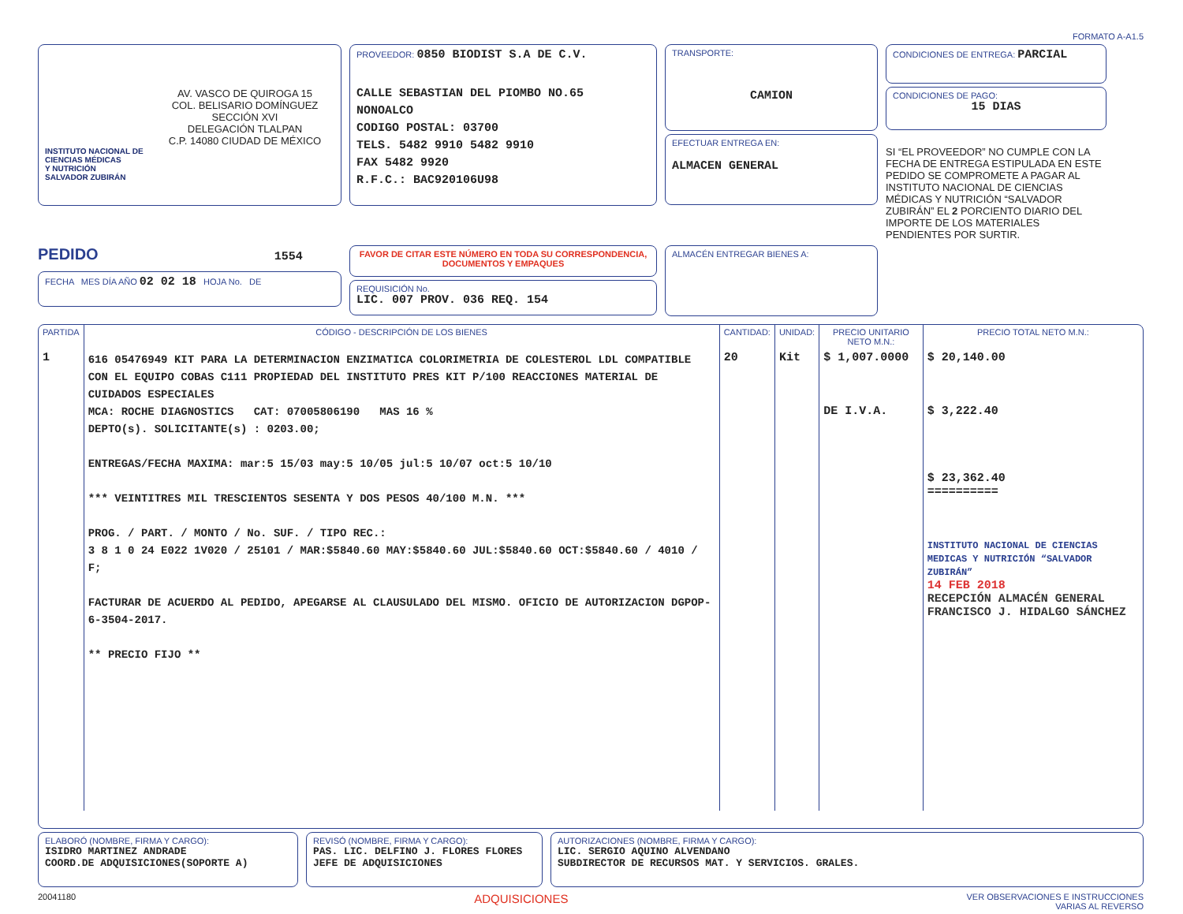FORMATO A-A1.5
AV. VASCO DE QUIROGA 15
COL. BELISARIO DOMÍNGUEZ
SECCIÓN XVI
DELEGACIÓN TLALPAN
C.P. 14080 CIUDAD DE MÉXICO
INSTITUTO NACIONAL DE
CIENCIAS MÉDICAS
Y NUTRICIÓN
SALVADOR ZUBIRÁN
PROVEEDOR: 0850 BIODIST S.A DE C.V.
CALLE SEBASTIAN DEL PIOMBO NO.65
NONOALCO
CODIGO POSTAL: 03700
TELS. 5482 9910 5482 9910
FAX 5482 9920
R.F.C.: BAC920106U98
TRANSPORTE:
CAMION
EFECTUAR ENTREGA EN:
ALMACEN GENERAL
CONDICIONES DE ENTREGA: PARCIAL
CONDICIONES DE PAGO:
15 DIAS
SI “EL PROVEEDOR” NO CUMPLE CON LA FECHA DE ENTREGA ESTIPULADA EN ESTE PEDIDO SE COMPROMETE A PAGAR AL INSTITUTO NACIONAL DE CIENCIAS MÉDICAS Y NUTRICIÓN “SALVADOR ZUBIRÁN” EL 2 PORCIENTO DIARIO DEL IMPORTE DE LOS MATERIALES PENDIENTES POR SURTIR.
PEDIDO 1554
FECHA MES DÍA AÑO 02 02 18 HOJA No. DE
FAVOR DE CITAR ESTE NÚMERO EN TODA SU CORRESPONDENCIA, DOCUMENTOS Y EMPAQUES
REQUISICIÓN No.
LIC. 007 PROV. 036 REQ. 154
ALMACÉN ENTREGAR BIENES A:
| PARTIDA | CÓDIGO - DESCRIPCIÓN DE LOS BIENES | CANTIDAD: | UNIDAD: | PRECIO UNITARIO NETO M.N.: | PRECIO TOTAL NETO M.N.: |
| --- | --- | --- | --- | --- | --- |
| 1 | 616 05476949 KIT PARA LA DETERMINACION ENZIMATICA COLORIMETRIA DE COLESTEROL LDL COMPATIBLE CON EL EQUIPO COBAS C111 PROPIEDAD DEL INSTITUTO PRES KIT P/100 REACCIONES MATERIAL DE CUIDADOS ESPECIALES MCA: ROCHE DIAGNOSTICS CAT: 07005806190 MAS 16 % DEPTO(s). SOLICITANTE(s) : 0203.00; ENTREGAS/FECHA MAXIMA: mar:5 15/03 may:5 10/05 jul:5 10/07 oct:5 10/10 *** VEINTITRES MIL TRESCIENTOS SESENTA Y DOS PESOS 40/100 M.N. *** PROG. / PART. / MONTO / No. SUF. / TIPO REC.: 3 8 1 0 24 E022 1V020 / 25101 / MAR:$5840.60 MAY:$5840.60 JUL:$5840.60 OCT:$5840.60 / 4010 / F; FACTURAR DE ACUERDO AL PEDIDO, APEGARSE AL CLAUSULADO DEL MISMO. OFICIO DE AUTORIZACION DGPOP-6-3504-2017. ** PRECIO FIJO ** | 20 | Kit | $ 1,007.0000 DE I.V.A. | $ 20,140.00 $ 3,222.40 $ 23,362.40 ========== INSTITUTO NACIONAL DE CIENCIAS MEDICAS Y NUTRICIÓN “SALVADOR ZUBIRÁN” 14 FEB 2018 RECEPCIÓN ALMACÉN GENERAL FRANCISCO J. HIDALGO SÁNCHEZ |
ELABORÓ (NOMBRE, FIRMA Y CARGO):
ISIDRO MARTINEZ ANDRADE
COORD.DE ADQUISICIONES(SOPORTE A)
REVISÓ (NOMBRE, FIRMA Y CARGO):
PAS. LIC. DELFINO J. FLORES FLORES
JEFE DE ADQUISICIONES
AUTORIZACIONES (NOMBRE, FIRMA Y CARGO):
LIC. SERGIO AQUINO ALVENDANO
SUBDIRECTOR DE RECURSOS MAT. Y SERVICIOS. GRALES.
20041180 ADQUISICIONES VER OBSERVACIONES E INSTRUCCIONES
VARIAS AL REVERSO